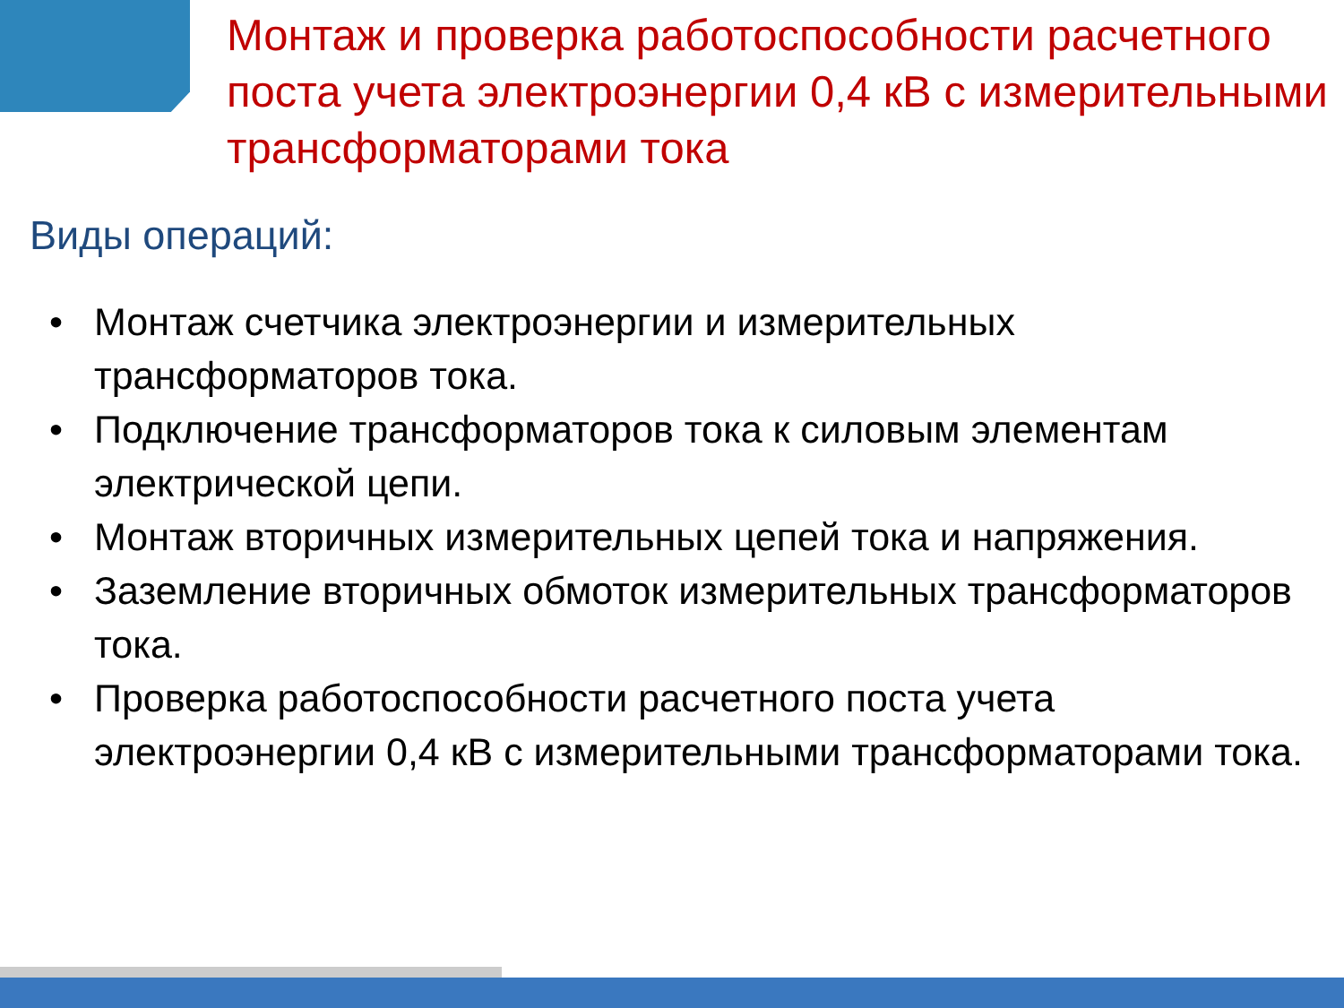Монтаж и проверка работоспособности расчетного поста учета электроэнергии 0,4 кВ с измерительными трансформаторами тока
Виды операций:
• Монтаж счетчика электроэнергии и измерительных трансформаторов тока.
• Подключение трансформаторов тока к силовым элементам электрической цепи.
• Монтаж вторичных измерительных цепей тока и напряжения.
• Заземление вторичных обмоток измерительных трансформаторов тока.
• Проверка работоспособности расчетного поста учета электроэнергии 0,4 кВ с измерительными трансформаторами тока.